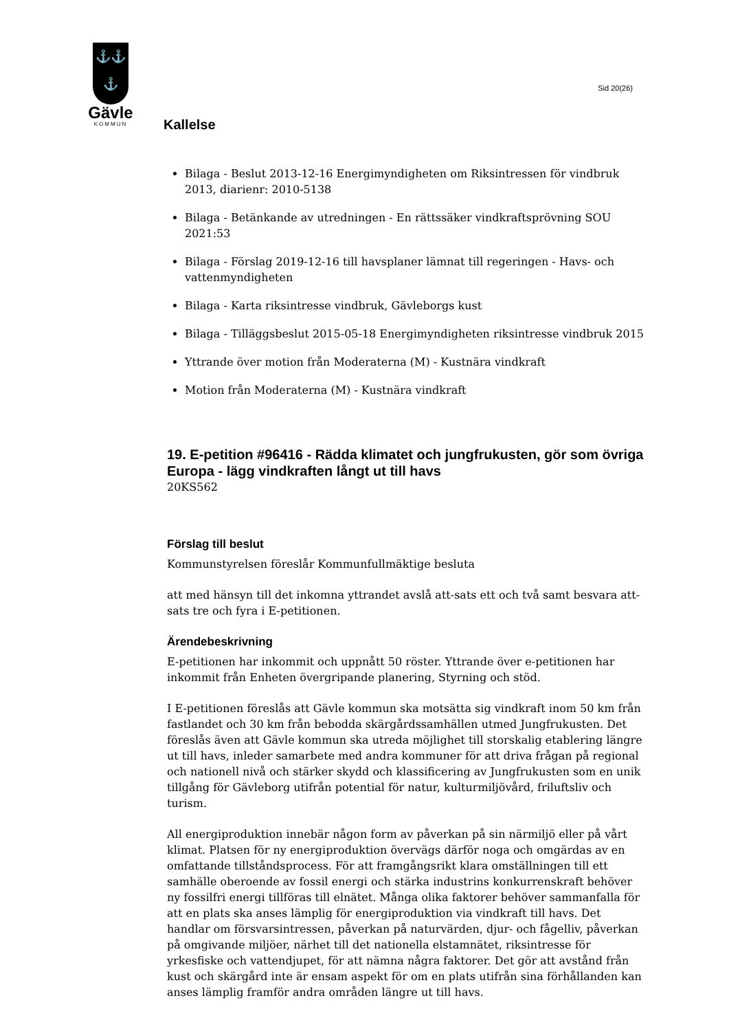⚓⚓
⚓
Gävle
KOMMUN
Sid 20(26)
Kallelse
Bilaga - Beslut 2013-12-16 Energimyndigheten om Riksintressen för vindbruk 2013, diarienr: 2010-5138
Bilaga - Betänkande av utredningen - En rättssäker vindkraftsprövning SOU 2021:53
Bilaga - Förslag 2019-12-16 till havsplaner lämnat till regeringen - Havs- och vattenmyndigheten
Bilaga - Karta riksintresse vindbruk, Gävleborgs kust
Bilaga - Tilläggsbeslut 2015-05-18 Energimyndigheten riksintresse vindbruk 2015
Yttrande över motion från Moderaterna (M) - Kustnära vindkraft
Motion från Moderaterna (M) - Kustnära vindkraft
19. E-petition #96416 - Rädda klimatet och jungfrukusten, gör som övriga Europa - lägg vindkraften långt ut till havs
20KS562
Förslag till beslut
Kommunstyrelsen föreslår Kommunfullmäktige besluta
att med hänsyn till det inkomna yttrandet avslå att-sats ett och två samt besvara att-sats tre och fyra i E-petitionen.
Ärendebeskrivning
E-petitionen har inkommit och uppnått 50 röster. Yttrande över e-petitionen har inkommit från Enheten övergripande planering, Styrning och stöd.
I E-petitionen föreslås att Gävle kommun ska motsätta sig vindkraft inom 50 km från fastlandet och 30 km från bebodda skärgårdssamhällen utmed Jungfrukusten. Det föreslås även att Gävle kommun ska utreda möjlighet till storskalig etablering längre ut till havs, inleder samarbete med andra kommuner för att driva frågan på regional och nationell nivå och stärker skydd och klassificering av Jungfrukusten som en unik tillgång för Gävleborg utifrån potential för natur, kulturmiljövård, friluftsliv och turism.
All energiproduktion innebär någon form av påverkan på sin närmiljö eller på vårt klimat. Platsen för ny energiproduktion övervägs därför noga och omgärdas av en omfattande tillståndsprocess. För att framgångsrikt klara omställningen till ett samhälle oberoende av fossil energi och stärka industrins konkurrenskraft behöver ny fossilfri energi tillföras till elnätet. Många olika faktorer behöver sammanfalla för att en plats ska anses lämplig för energiproduktion via vindkraft till havs. Det handlar om försvarsintressen, påverkan på naturvärden, djur- och fågelliv, påverkan på omgivande miljöer, närhet till det nationella elstamnätet, riksintresse för yrkesfiske och vattendjupet, för att nämna några faktorer. Det gör att avstånd från kust och skärgård inte är ensam aspekt för om en plats utifrån sina förhållanden kan anses lämplig framför andra områden längre ut till havs.